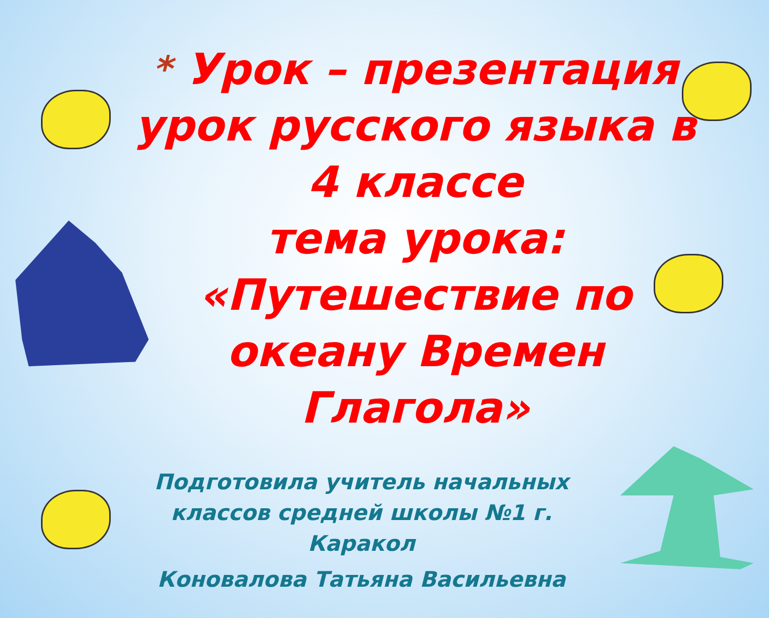* Урок – презентация урок русского языка в 4 классе
тема урока:
«Путешествие по океану Времен Глагола»
Подготовила учитель начальных классов средней школы №1 г. Каракол
Коновалова Татьяна Васильевна